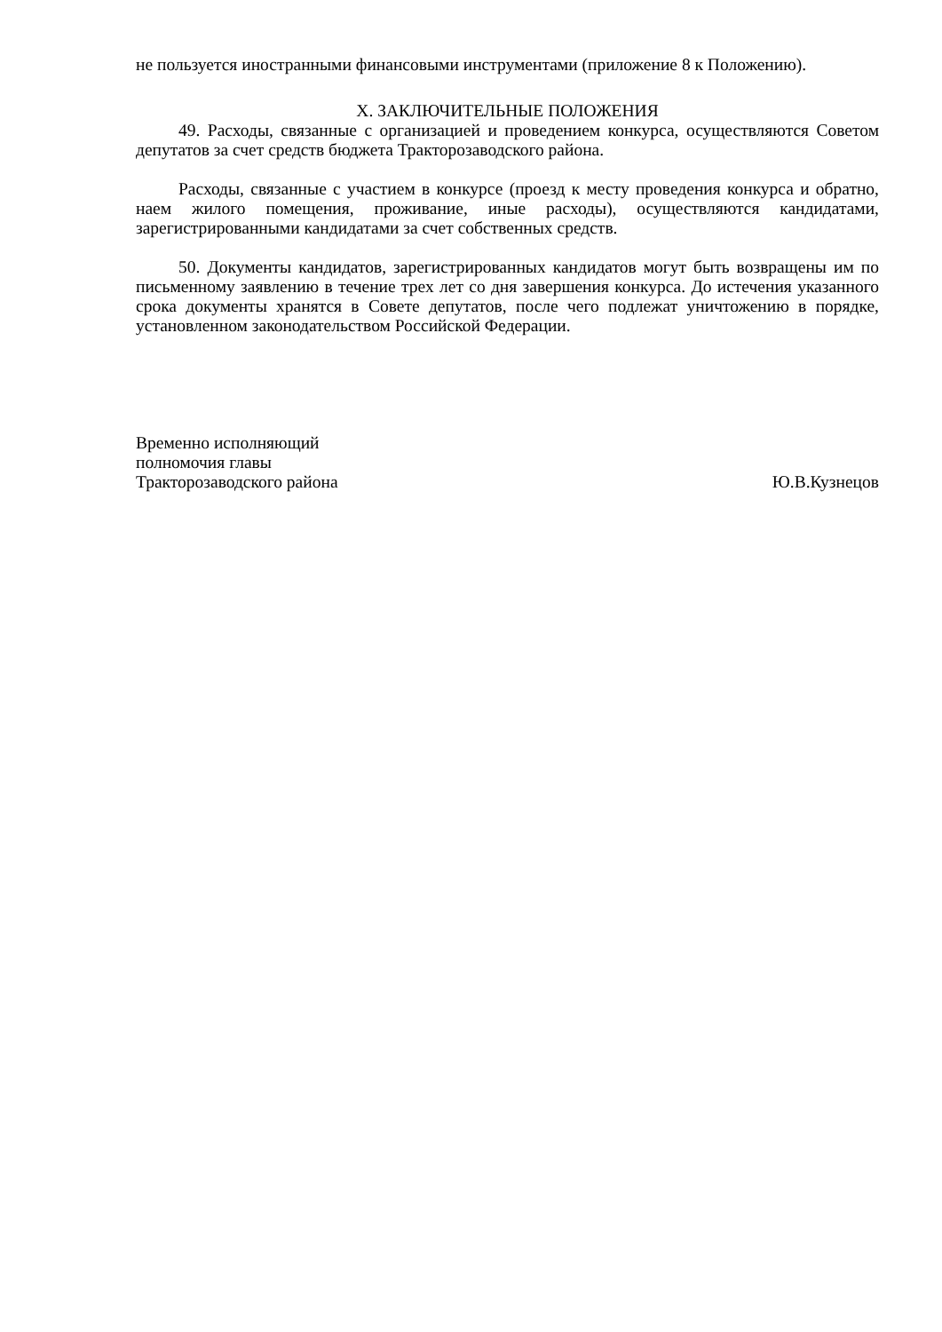не пользуется иностранными финансовыми инструментами (приложение 8 к Положению).
X. ЗАКЛЮЧИТЕЛЬНЫЕ ПОЛОЖЕНИЯ
49. Расходы, связанные с организацией и проведением конкурса, осуществляются Советом депутатов за счет средств бюджета Тракторозаводского района.
Расходы, связанные с участием в конкурсе (проезд к месту проведения конкурса и обратно, наем жилого помещения, проживание, иные расходы), осуществляются кандидатами, зарегистрированными кандидатами за счет собственных средств.
50. Документы кандидатов, зарегистрированных кандидатов могут быть возвращены им по письменному заявлению в течение трех лет со дня завершения конкурса. До истечения указанного срока документы хранятся в Совете депутатов, после чего подлежат уничтожению в порядке, установленном законодательством Российской Федерации.
Временно исполняющий
полномочия главы
Тракторозаводского района
Ю.В.Кузнецов